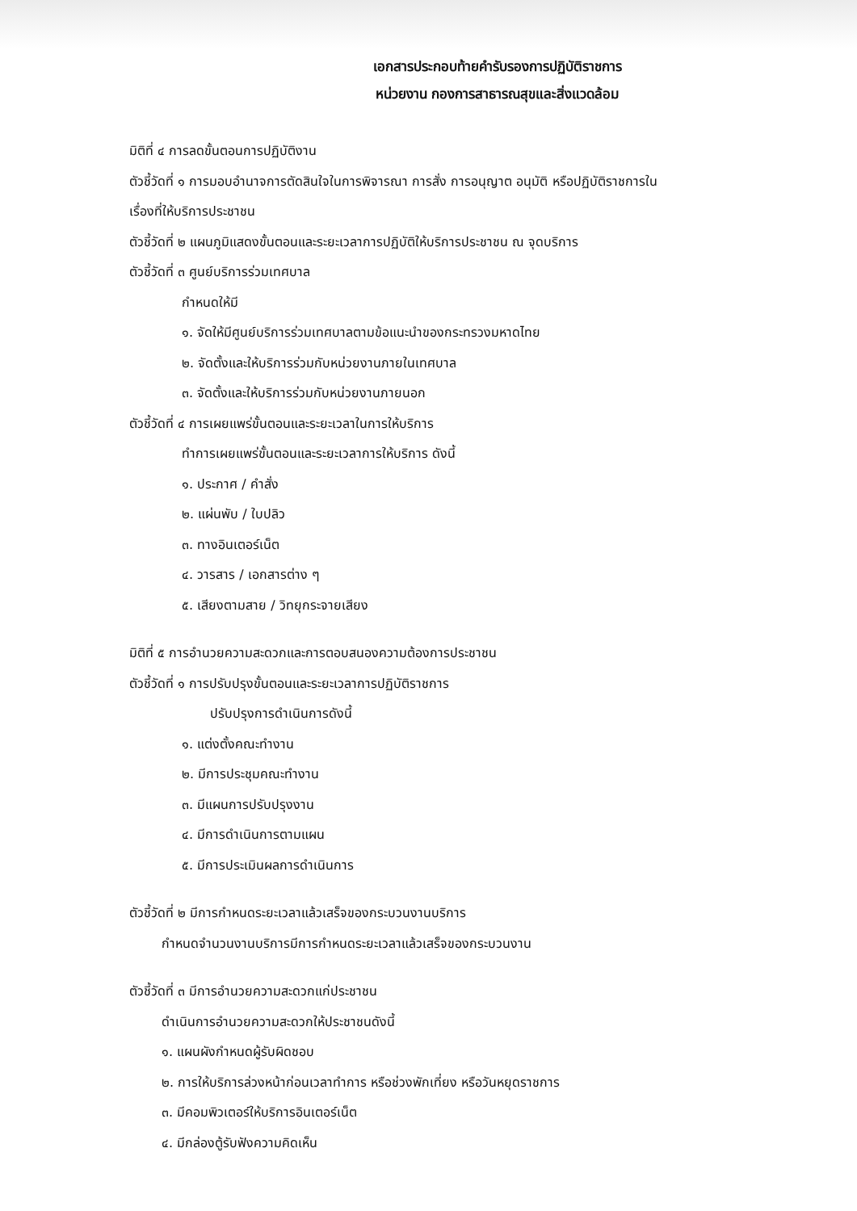เอกสารประกอบท้ายคำรับรองการปฏิบัติราชการ
หน่วยงาน กองการสาธารณสุขและสิ่งแวดล้อม
มิติที่ ๔ การลดขั้นตอนการปฏิบัติงาน
ตัวชี้วัดที่ ๑ การมอบอำนาจการตัดสินใจในการพิจารณา การสั่ง การอนุญาต อนุมัติ หรือปฏิบัติราชการใน
เรื่องที่ให้บริการประชาชน
ตัวชี้วัดที่ ๒ แผนภูมิแสดงขั้นตอนและระยะเวลาการปฏิบัติให้บริการประชาชน ณ จุดบริการ
ตัวชี้วัดที่ ๓ ศูนย์บริการร่วมเทศบาล
กำหนดให้มี
๑. จัดให้มีศูนย์บริการร่วมเทศบาลตามข้อแนะนำของกระทรวงมหาดไทย
๒. จัดตั้งและให้บริการร่วมกับหน่วยงานภายในเทศบาล
๓. จัดตั้งและให้บริการร่วมกับหน่วยงานภายนอก
ตัวชี้วัดที่ ๔ การเผยแพร่ขั้นตอนและระยะเวลาในการให้บริการ
ทำการเผยแพร่ขั้นตอนและระยะเวลาการให้บริการ ดังนี้
๑. ประกาศ / คำสั่ง
๒. แผ่นพับ / ใบปลิว
๓. ทางอินเตอร์เน็ต
๔. วารสาร / เอกสารต่าง ๆ
๕. เสียงตามสาย / วิทยุกระจายเสียง
มิติที่ ๕ การอำนวยความสะดวกและการตอบสนองความต้องการประชาชน
ตัวชี้วัดที่ ๑ การปรับปรุงขั้นตอนและระยะเวลาการปฏิบัติราชการ
ปรับปรุงการดำเนินการดังนี้
๑. แต่งตั้งคณะทำงาน
๒. มีการประชุมคณะทำงาน
๓. มีแผนการปรับปรุงงาน
๔. มีการดำเนินการตามแผน
๕. มีการประเมินผลการดำเนินการ
ตัวชี้วัดที่ ๒ มีการกำหนดระยะเวลาแล้วเสร็จของกระบวนงานบริการ
กำหนดจำนวนงานบริการมีการกำหนดระยะเวลาแล้วเสร็จของกระบวนงาน
ตัวชี้วัดที่ ๓ มีการอำนวยความสะดวกแก่ประชาชน
ดำเนินการอำนวยความสะดวกให้ประชาชนดังนี้
๑. แผนผังกำหนดผู้รับผิดชอบ
๒. การให้บริการล่วงหน้าก่อนเวลาทำการ หรือช่วงพักเที่ยง หรือวันหยุดราชการ
๓. มีคอมพิวเตอร์ให้บริการอินเตอร์เน็ต
๔. มีกล่องตู้รับฟังความคิดเห็น